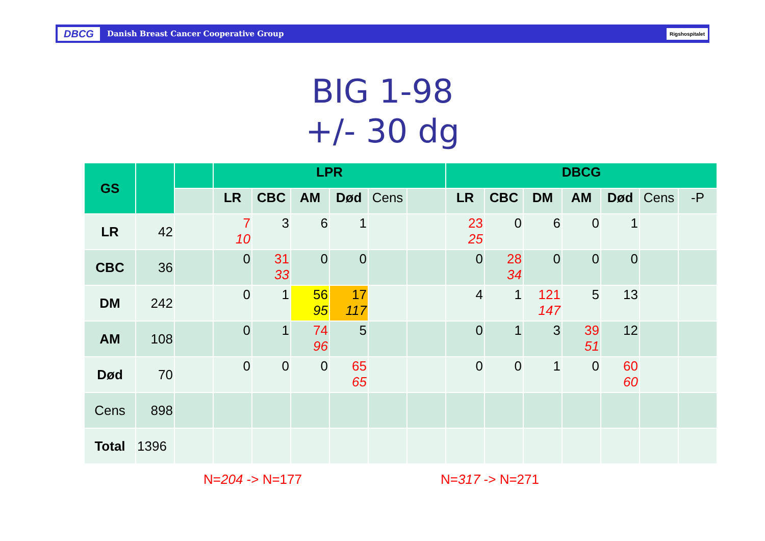DBCG Danish Breast Cancer Cooperative Group Rigshospitalet
BIG 1-98
+/- 30 dg
| GS | | | LPR | | | | | | DBCG | | | | | | |
| --- | --- | --- | --- | --- | --- | --- | --- | --- | --- | --- | --- | --- | --- | --- | --- |
| | | | LR | CBC | AM | Død | Cens | | LR | CBC | DM | AM | Død | Cens | -P |
| LR | 42 | | 7 10 | 3 | 6 | 1 | | | 23 25 | 0 | 6 | 0 | 1 | | |
| CBC | 36 | | 0 | 31 33 | 0 | 0 | | | 0 | 28 34 | 0 | 0 | 0 | | |
| DM | 242 | | 0 | 1 | 56 95 | 17 117 | | | 4 | 1 | 121 147 | 5 | 13 | | |
| AM | 108 | | 0 | 1 | 74 96 | 5 | | | 0 | 1 | 3 | 39 51 | 12 | | |
| Død | 70 | | 0 | 0 | 0 | 65 65 | | | 0 | 0 | 1 | 0 | 60 60 | | |
| Cens | 898 | | | | | | | | | | | | | | |
| Total | 1396 | | | | | | | | | | | | | | |
N=204 -> N=177 N=317 -> N=271